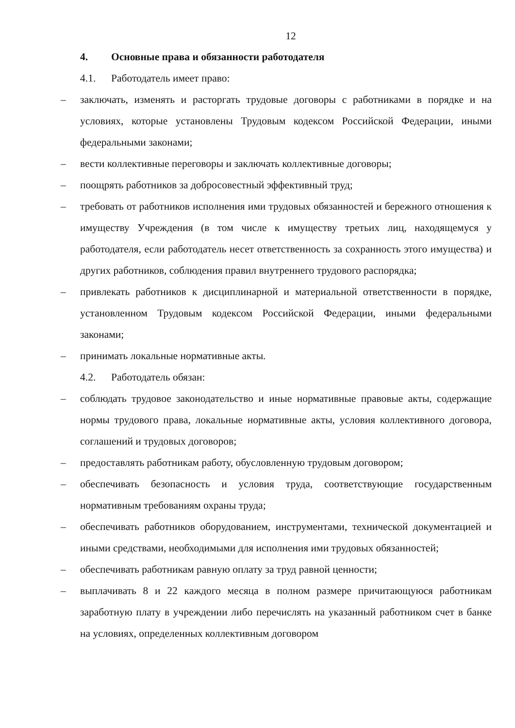12
4. Основные права и обязанности работодателя
4.1. Работодатель имеет право:
– заключать, изменять и расторгать трудовые договоры с работниками в порядке и на условиях, которые установлены Трудовым кодексом Российской Федерации, иными федеральными законами;
– вести коллективные переговоры и заключать коллективные договоры;
– поощрять работников за добросовестный эффективный труд;
– требовать от работников исполнения ими трудовых обязанностей и бережного отношения к имуществу Учреждения (в том числе к имуществу третьих лиц, находящемуся у работодателя, если работодатель несет ответственность за сохранность этого имущества) и других работников, соблюдения правил внутреннего трудового распорядка;
– привлекать работников к дисциплинарной и материальной ответственности в порядке, установленном Трудовым кодексом Российской Федерации, иными федеральными законами;
– принимать локальные нормативные акты.
4.2. Работодатель обязан:
– соблюдать трудовое законодательство и иные нормативные правовые акты, содержащие нормы трудового права, локальные нормативные акты, условия коллективного договора, соглашений и трудовых договоров;
– предоставлять работникам работу, обусловленную трудовым договором;
– обеспечивать безопасность и условия труда, соответствующие государственным нормативным требованиям охраны труда;
– обеспечивать работников оборудованием, инструментами, технической документацией и иными средствами, необходимыми для исполнения ими трудовых обязанностей;
– обеспечивать работникам равную оплату за труд равной ценности;
– выплачивать 8 и 22 каждого месяца в полном размере причитающуюся работникам заработную плату в учреждении либо перечислять на указанный работником счет в банке на условиях, определенных коллективным договором